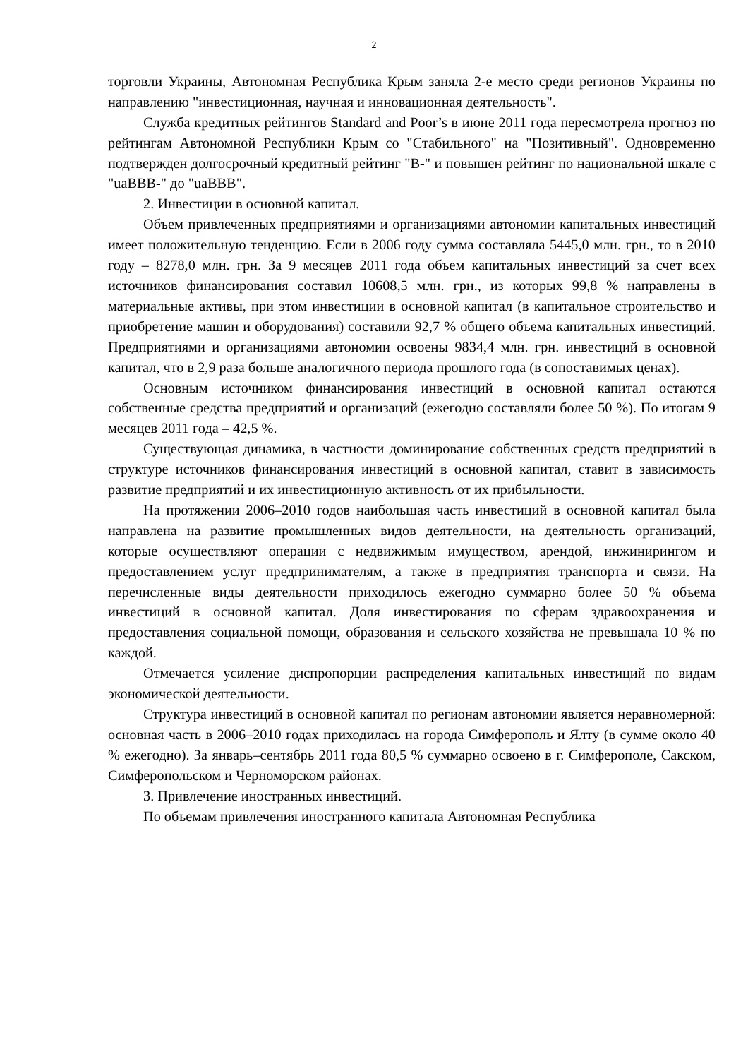2
торговли Украины, Автономная Республика Крым заняла 2-е место среди регионов Украины по направлению "инвестиционная, научная и инновационная деятельность".
Служба кредитных рейтингов Standard and Poor’s в июне 2011 года пересмотрела прогноз по рейтингам Автономной Республики Крым со "Стабильного" на "Позитивный". Одновременно подтвержден долгосрочный кредитный рейтинг "B-" и повышен рейтинг по национальной шкале с "uaBBB-" до "uaBBB".
2. Инвестиции в основной капитал.
Объем привлеченных предприятиями и организациями автономии капитальных инвестиций имеет положительную тенденцию. Если в 2006 году сумма составляла 5445,0 млн. грн., то в 2010 году – 8278,0 млн. грн. За 9 месяцев 2011 года объем капитальных инвестиций за счет всех источников финансирования составил 10608,5 млн. грн., из которых 99,8 % направлены в материальные активы, при этом инвестиции в основной капитал (в капитальное строительство и приобретение машин и оборудования) составили 92,7 % общего объема капитальных инвестиций. Предприятиями и организациями автономии освоены 9834,4 млн. грн. инвестиций в основной капитал, что в 2,9 раза больше аналогичного периода прошлого года (в сопоставимых ценах).
Основным источником финансирования инвестиций в основной капитал остаются собственные средства предприятий и организаций (ежегодно составляли более 50 %). По итогам 9 месяцев 2011 года – 42,5 %.
Существующая динамика, в частности доминирование собственных средств предприятий в структуре источников финансирования инвестиций в основной капитал, ставит в зависимость развитие предприятий и их инвестиционную активность от их прибыльности.
На протяжении 2006–2010 годов наибольшая часть инвестиций в основной капитал была направлена на развитие промышленных видов деятельности, на деятельность организаций, которые осуществляют операции с недвижимым имуществом, арендой, инжинирингом и предоставлением услуг предпринимателям, а также в предприятия транспорта и связи. На перечисленные виды деятельности приходилось ежегодно суммарно более 50 % объема инвестиций в основной капитал. Доля инвестирования по сферам здравоохранения и предоставления социальной помощи, образования и сельского хозяйства не превышала 10 % по каждой.
Отмечается усиление диспропорции распределения капитальных инвестиций по видам экономической деятельности.
Структура инвестиций в основной капитал по регионам автономии является неравномерной: основная часть в 2006–2010 годах приходилась на города Симферополь и Ялту (в сумме около 40 % ежегодно). За январь–сентябрь 2011 года 80,5 % суммарно освоено в г. Симферополе, Сакском, Симферопольском и Черноморском районах.
3. Привлечение иностранных инвестиций.
По объемам привлечения иностранного капитала Автономная Республика